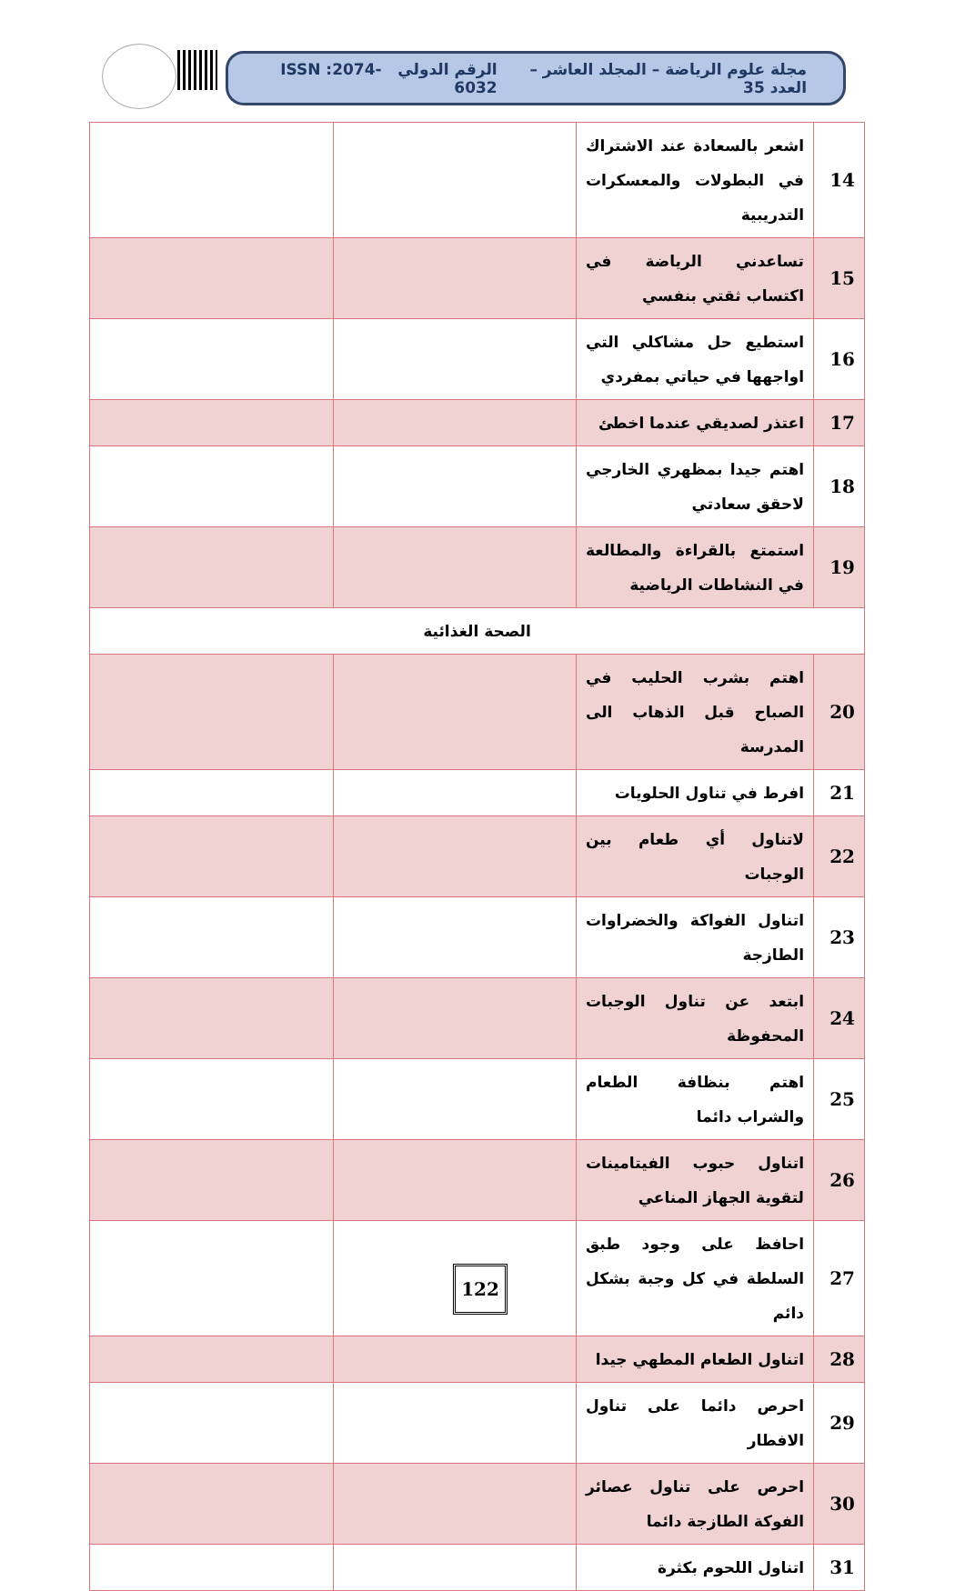مجلة علوم الرياضة – المجلد العاشر – العدد 35 الرقم الدولي ISSN :2074-6032
| 14 | اشعر بالسعادة عند الاشتراك في البطولات والمعسكرات التدريبية | | |
| 15 | تساعدني الرياضة في اكتساب ثقتي بنفسي | | |
| 16 | استطيع حل مشاكلي التي اواجهها في حياتي بمفردي | | |
| 17 | اعتذر لصديقي عندما اخطئ | | |
| 18 | اهتم جيدا بمظهري الخارجي لاحقق سعادتي | | |
| 19 | استمتع بالقراءة والمطالعة في النشاطات الرياضية | | |
| الصحة الغذائية | | | |
| 20 | اهتم بشرب الحليب في الصباح قبل الذهاب الى المدرسة | | |
| 21 | افرط في تناول الحلويات | | |
| 22 | لاتناول أي طعام بين الوجبات | | |
| 23 | اتناول الفواكة والخضراوات الطازجة | | |
| 24 | ابتعد عن تناول الوجبات المحفوظة | | |
| 25 | اهتم بنظافة الطعام والشراب دائما | | |
| 26 | اتناول حبوب الفيتامينات لتقوية الجهاز المناعي | | |
| 27 | احافظ على وجود طبق السلطة في كل وجبة بشكل دائم | | |
| 28 | اتناول الطعام المطهي جيدا | | |
| 29 | احرص دائما على تناول الافطار | | |
| 30 | احرص على تناول عصائر الفوكة الطازجة دائما | | |
| 31 | اتناول اللحوم بكثرة | | |
122